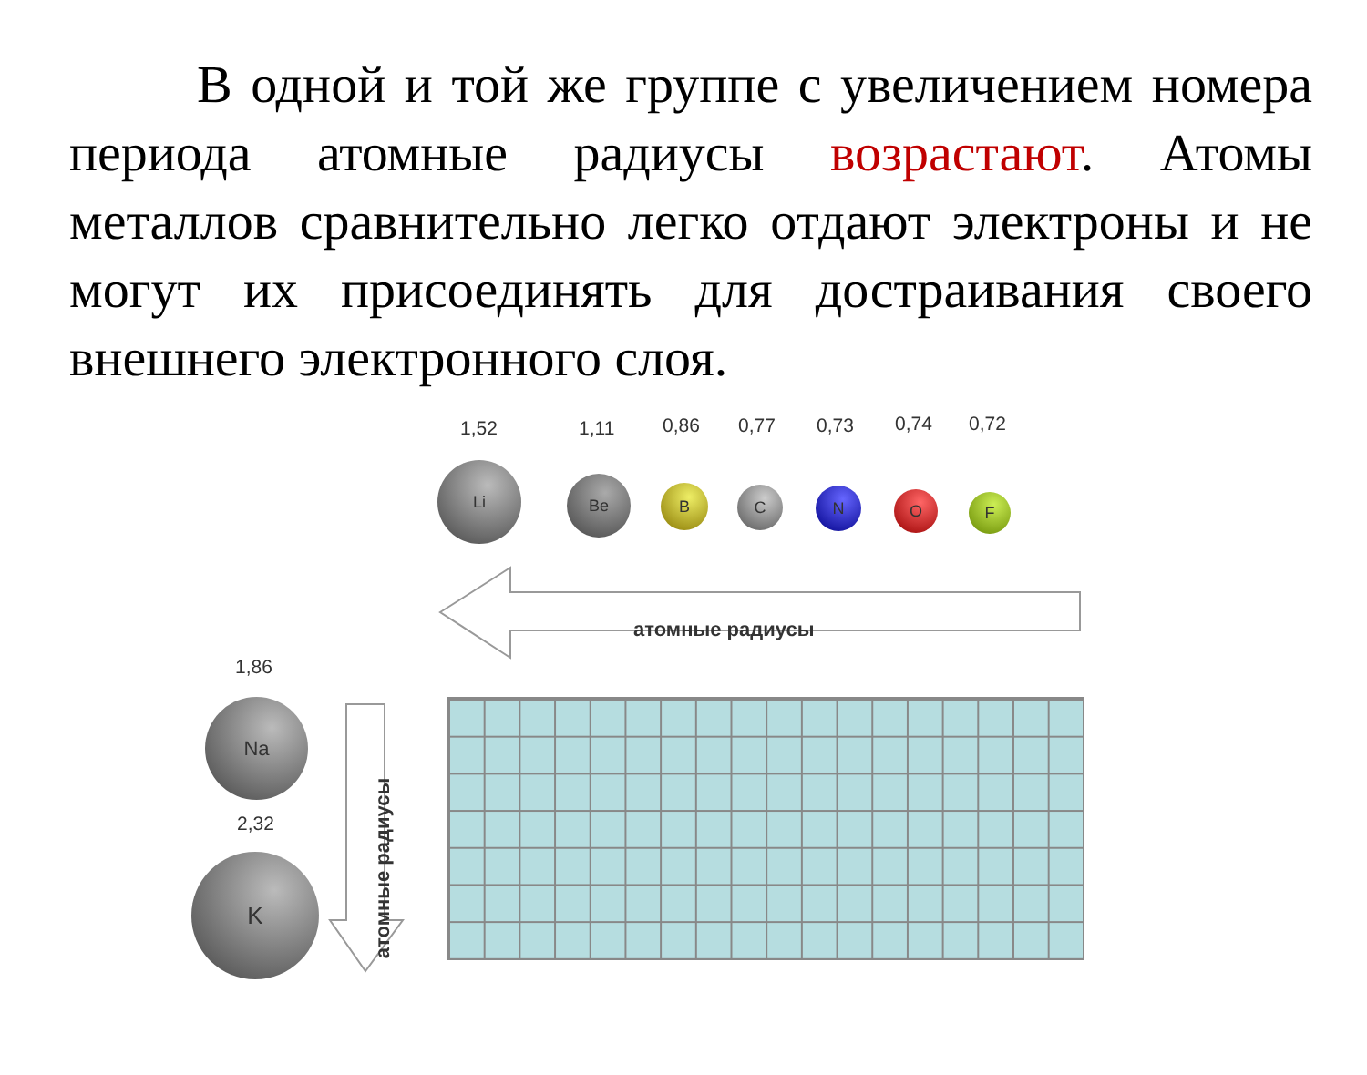В одной и той же группе с увеличением номера периода атомные радиусы возрастают. Атомы металлов сравнительно легко отдают электроны и не могут их присоединять для достраивания своего внешнего электронного слоя.
1,52 1,11 0,86 0,77 0,73 0,74 0,72
Li
Be B C N O F
атомные радиусы
1,86
Na
2,32
K атомные радиусы